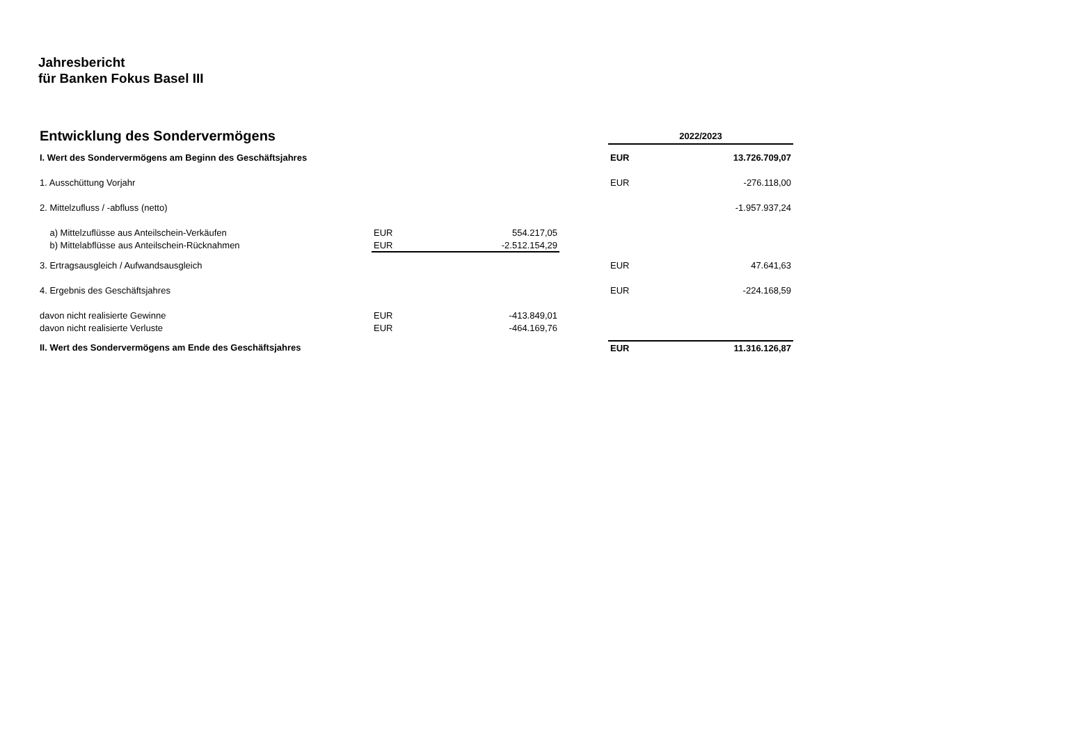Jahresbericht
für Banken Fokus Basel III
| Entwicklung des Sondervermögens | | | | 2022/2023 | |
| I. Wert des Sondervermögens am Beginn des Geschäftsjahres | | | | EUR | 13.726.709,07 |
| 1. Ausschüttung Vorjahr | | | | EUR | -276.118,00 |
| 2. Mittelzufluss / -abfluss (netto) | | | | | -1.957.937,24 |
| a) Mittelzuflüsse aus Anteilschein-Verkäufen | EUR | 554.217,05 | | | |
| b) Mittelabflüsse aus Anteilschein-Rücknahmen | EUR | -2.512.154,29 | | | |
| 3. Ertragsausgleich / Aufwandsausgleich | | | | EUR | 47.641,63 |
| 4. Ergebnis des Geschäftsjahres | | | | EUR | -224.168,59 |
| davon nicht realisierte Gewinne | EUR | -413.849,01 | | | |
| davon nicht realisierte Verluste | EUR | -464.169,76 | | | |
| II. Wert des Sondervermögens am Ende des Geschäftsjahres | | | | EUR | 11.316.126,87 |